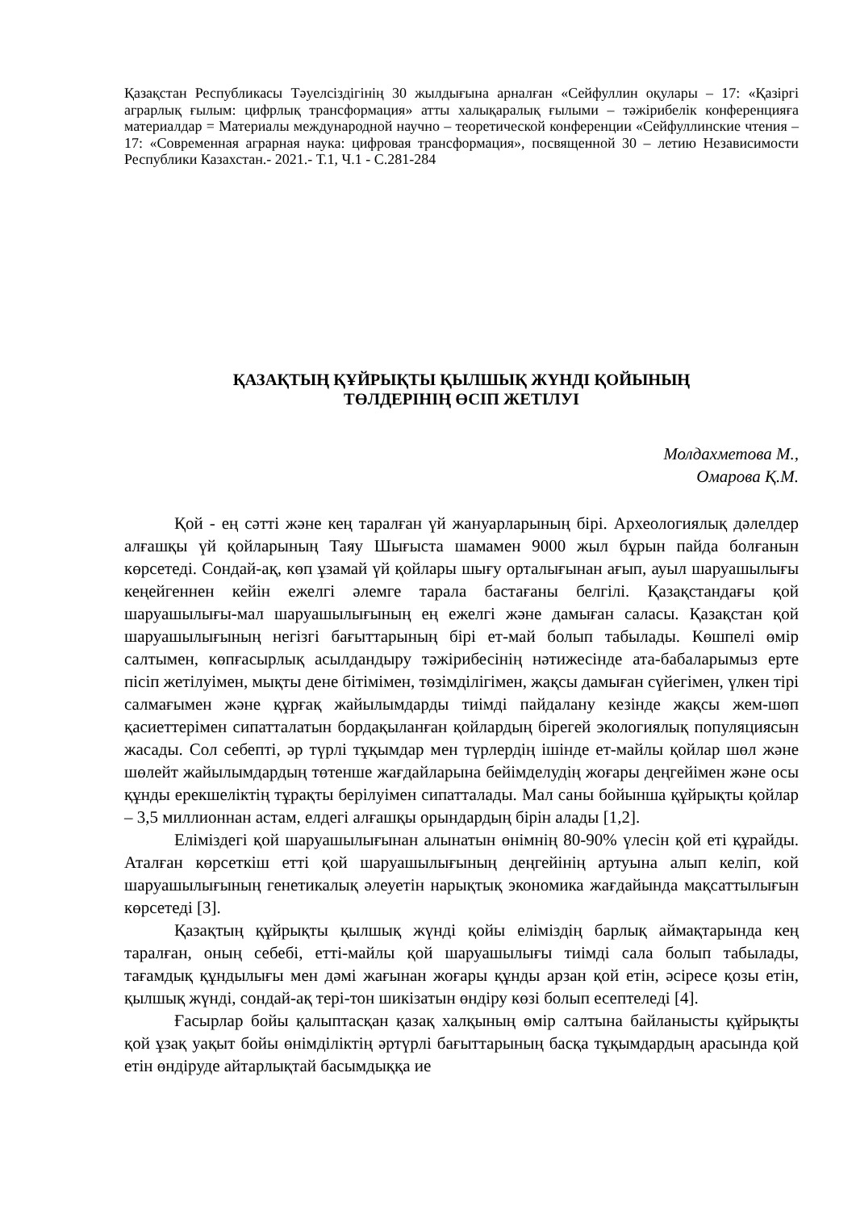Қазақстан Республикасы Тәуелсіздігінің 30 жылдығына арналған «Сейфуллин оқулары – 17: «Қазіргі аграрлық ғылым: цифрлық трансформация» атты халықаралық ғылыми – тәжірибелік конференцияға материалдар = Материалы международной научно – теоретической конференции «Сейфуллинские чтения – 17: «Современная аграрная наука: цифровая трансформация», посвященной 30 – летию Независимости Республики Казахстан.- 2021.- Т.1, Ч.1 - С.281-284
ҚАЗАҚТЫҢ ҚҰЙРЫҚТЫ ҚЫЛШЫҚ ЖҮНДІ ҚОЙЫНЫҢ
ТӨЛДЕРІНІҢ ӨСІП ЖЕТІЛУІ
Молдахметова М.,
Омарова Қ.М.
Қой - ең сәтті және кең таралған үй жануарларының бірі. Археологиялық дәлелдер алғашқы үй қойларының Таяу Шығыста шамамен 9000 жыл бұрын пайда болғанын көрсетеді. Сондай-ақ, көп ұзамай үй қойлары шығу орталығынан ағып, ауыл шаруашылығы кеңейгеннен кейін ежелгі әлемге тарала бастағаны белгілі. Қазақстандағы қой шаруашылығы-мал шаруашылығының ең ежелгі және дамыған саласы. Қазақстан қой шаруашылығының негізгі бағыттарының бірі ет-май болып табылады. Көшпелі өмір салтымен, көпғасырлық асылдандыру тәжірибесінің нәтижесінде ата-бабаларымыз ерте пісіп жетілуімен, мықты дене бітімімен, төзімділігімен, жақсы дамыған сүйегімен, үлкен тірі салмағымен және құрғақ жайылымдарды тиімді пайдалану кезінде жақсы жем-шөп қасиеттерімен сипатталатын бордақыланған қойлардың бірегей экологиялық популяциясын жасады. Сол себепті, әр түрлі тұқымдар мен түрлердің ішінде ет-майлы қойлар шөл және шөлейт жайылымдардың төтенше жағдайларына бейімделудің жоғары деңгейімен және осы құнды ерекшеліктің тұрақты берілуімен сипатталады. Мал саны бойынша құйрықты қойлар – 3,5 миллионнан астам, елдегі алғашқы орындардың бірін алады [1,2].
Еліміздегі қой шаруашылығынан алынатын өнімнің 80-90% үлесін қой еті құрайды. Аталған көрсеткіш етті қой шаруашылығының деңгейінің артуына алып келіп, кой шаруашылығының генетикалық әлеуетін нарықтық экономика жағдайында мақсаттылығын көрсетеді [3].
Қазақтың құйрықты қылшық жүнді қойы еліміздің барлық аймақтарында кең таралған, оның себебі, етті-майлы қой шаруашылығы тиімді сала болып табылады, тағамдық құндылығы мен дәмі жағынан жоғары құнды арзан қой етін, әсіресе қозы етін, қылшық жүнді, сондай-ақ тері-тон шикізатын өндіру көзі болып есептеледі [4].
Ғасырлар бойы қалыптасқан қазақ халқының өмір салтына байланысты құйрықты қой ұзақ уақыт бойы өнімділіктің әртүрлі бағыттарының басқа тұқымдардың арасында қой етін өндіруде айтарлықтай басымдыққа ие